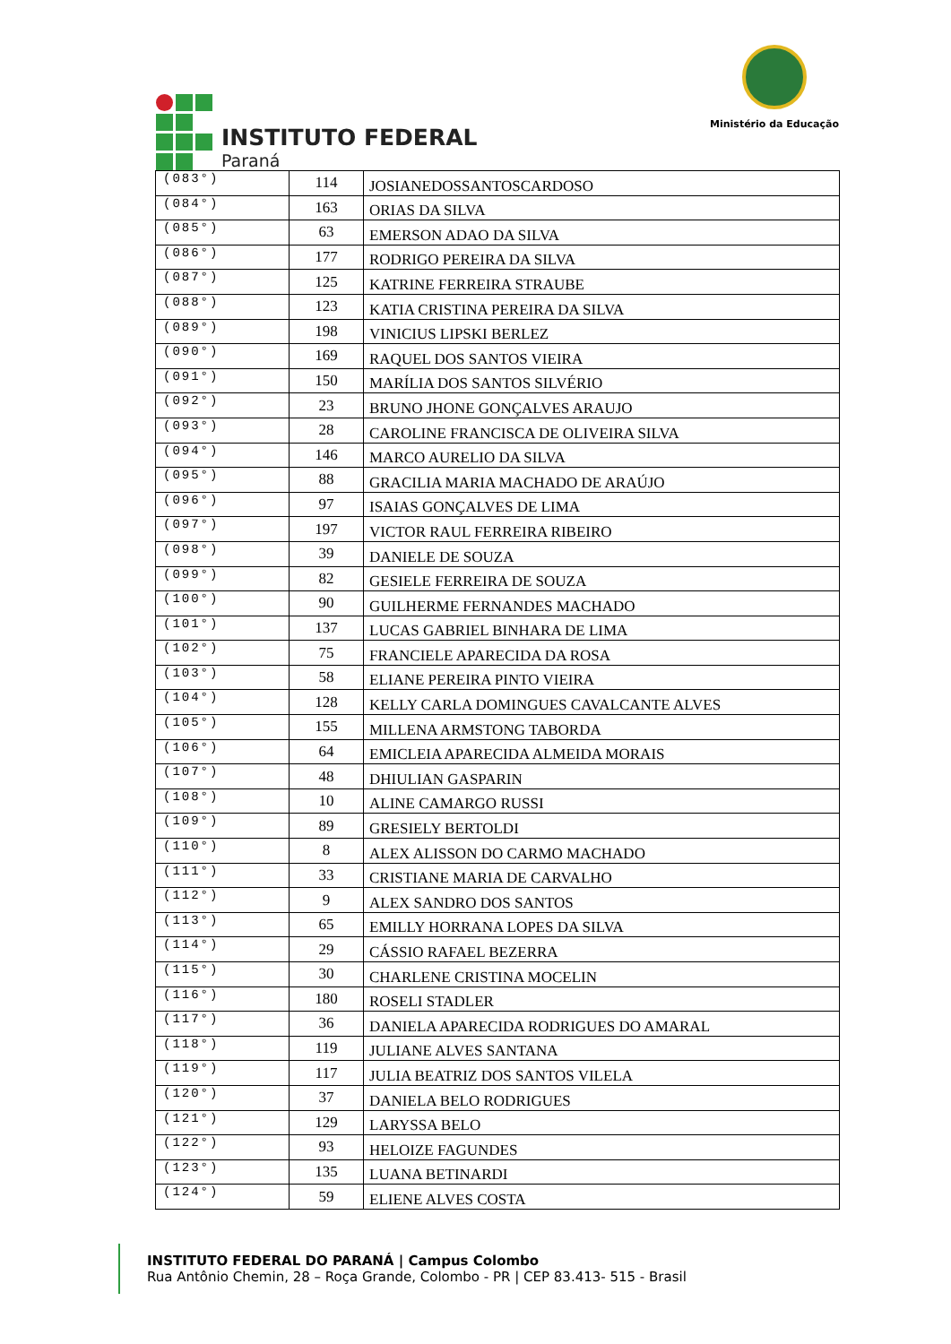INSTITUTO FEDERAL
Paraná
Ministério da Educação
| (083°) | 114 | JOSIANEDOSSANTOSCARDOSO |
| (084°) | 163 | ORIAS DA SILVA |
| (085°) | 63 | EMERSON ADAO DA SILVA |
| (086°) | 177 | RODRIGO PEREIRA DA SILVA |
| (087°) | 125 | KATRINE FERREIRA STRAUBE |
| (088°) | 123 | KATIA CRISTINA PEREIRA DA SILVA |
| (089°) | 198 | VINICIUS LIPSKI BERLEZ |
| (090°) | 169 | RAQUEL DOS SANTOS VIEIRA |
| (091°) | 150 | MARÍLIA DOS SANTOS SILVÉRIO |
| (092°) | 23 | BRUNO JHONE GONÇALVES ARAUJO |
| (093°) | 28 | CAROLINE FRANCISCA DE OLIVEIRA SILVA |
| (094°) | 146 | MARCO AURELIO DA SILVA |
| (095°) | 88 | GRACILIA MARIA MACHADO DE ARAÚJO |
| (096°) | 97 | ISAIAS GONÇALVES DE LIMA |
| (097°) | 197 | VICTOR RAUL FERREIRA RIBEIRO |
| (098°) | 39 | DANIELE DE SOUZA |
| (099°) | 82 | GESIELE FERREIRA DE SOUZA |
| (100°) | 90 | GUILHERME FERNANDES MACHADO |
| (101°) | 137 | LUCAS GABRIEL BINHARA DE LIMA |
| (102°) | 75 | FRANCIELE APARECIDA DA ROSA |
| (103°) | 58 | ELIANE PEREIRA PINTO VIEIRA |
| (104°) | 128 | KELLY CARLA DOMINGUES CAVALCANTE ALVES |
| (105°) | 155 | MILLENA ARMSTONG TABORDA |
| (106°) | 64 | EMICLEIA APARECIDA ALMEIDA MORAIS |
| (107°) | 48 | DHIULIAN GASPARIN |
| (108°) | 10 | ALINE CAMARGO RUSSI |
| (109°) | 89 | GRESIELY BERTOLDI |
| (110°) | 8 | ALEX ALISSON DO CARMO MACHADO |
| (111°) | 33 | CRISTIANE MARIA DE CARVALHO |
| (112°) | 9 | ALEX SANDRO DOS SANTOS |
| (113°) | 65 | EMILLY HORRANA LOPES DA SILVA |
| (114°) | 29 | CÁSSIO RAFAEL BEZERRA |
| (115°) | 30 | CHARLENE CRISTINA MOCELIN |
| (116°) | 180 | ROSELI STADLER |
| (117°) | 36 | DANIELA APARECIDA RODRIGUES DO AMARAL |
| (118°) | 119 | JULIANE ALVES SANTANA |
| (119°) | 117 | JULIA BEATRIZ DOS SANTOS VILELA |
| (120°) | 37 | DANIELA BELO RODRIGUES |
| (121°) | 129 | LARYSSA BELO |
| (122°) | 93 | HELOIZE FAGUNDES |
| (123°) | 135 | LUANA BETINARDI |
| (124°) | 59 | ELIENE ALVES COSTA |
INSTITUTO FEDERAL DO PARANÁ | Campus Colombo
Rua Antônio Chemin, 28 – Roça Grande, Colombo - PR | CEP 83.413- 515 - Brasil